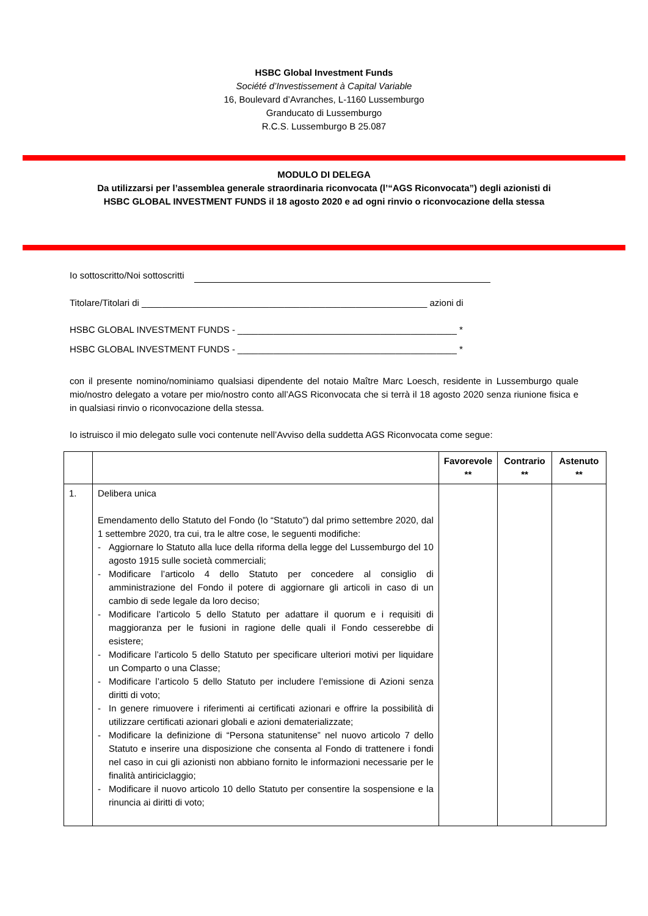HSBC Global Investment Funds
Société d’Investissement à Capital Variable
16, Boulevard d’Avranches, L-1160 Lussemburgo
Granducato di Lussemburgo
R.C.S. Lussemburgo B 25.087
MODULO DI DELEGA
Da utilizzarsi per l’assemblea generale straordinaria riconvocata (l’“AGS Riconvocata”) degli azionisti di
HSBC GLOBAL INVESTMENT FUNDS il 18 agosto 2020 e ad ogni rinvio o riconvocazione della stessa
Io sottoscritto/Noi sottoscritti
Titolare/Titolari di ________________________________________________________ azioni di
HSBC GLOBAL INVESTMENT FUNDS - ___________________________________________ *
HSBC GLOBAL INVESTMENT FUNDS - ___________________________________________ *
con il presente nomino/nominiamo qualsiasi dipendente del notaio Maître Marc Loesch, residente in Lussemburgo quale mio/nostro delegato a votare per mio/nostro conto all’AGS Riconvocata che si terrà il 18 agosto 2020 senza riunione fisica e in qualsiasi rinvio o riconvocazione della stessa.
Io istruisco il mio delegato sulle voci contenute nell’Avviso della suddetta AGS Riconvocata come segue:
| | | Favorevole ** | Contrario ** | Astenuto ** |
| --- | --- | --- | --- | --- |
| 1. | Delibera unica Emendamento dello Statuto del Fondo (lo “Statuto”) dal primo settembre 2020, dal 1 settembre 2020, tra cui, tra le altre cose, le seguenti modifiche: - Aggiornare lo Statuto alla luce della riforma della legge del Lussemburgo del 10 agosto 1915 sulle società commerciali; - Modificare l’articolo 4 dello Statuto per concedere al consiglio di amministrazione del Fondo il potere di aggiornare gli articoli in caso di un cambio di sede legale da loro deciso; - Modificare l’articolo 5 dello Statuto per adattare il quorum e i requisiti di maggioranza per le fusioni in ragione delle quali il Fondo cesserebbe di esistere; - Modificare l’articolo 5 dello Statuto per specificare ulteriori motivi per liquidare un Comparto o una Classe; - Modificare l’articolo 5 dello Statuto per includere l’emissione di Azioni senza diritti di voto; - In genere rimuovere i riferimenti ai certificati azionari e offrire la possibilità di utilizzare certificati azionari globali e azioni dematerializzate; - Modificare la definizione di “Persona statunitense” nel nuovo articolo 7 dello Statuto e inserire una disposizione che consenta al Fondo di trattenere i fondi nel caso in cui gli azionisti non abbiano fornito le informazioni necessarie per le finalità antiriciclaggio; - Modificare il nuovo articolo 10 dello Statuto per consentire la sospensione e la rinuncia ai diritti di voto; | | | |